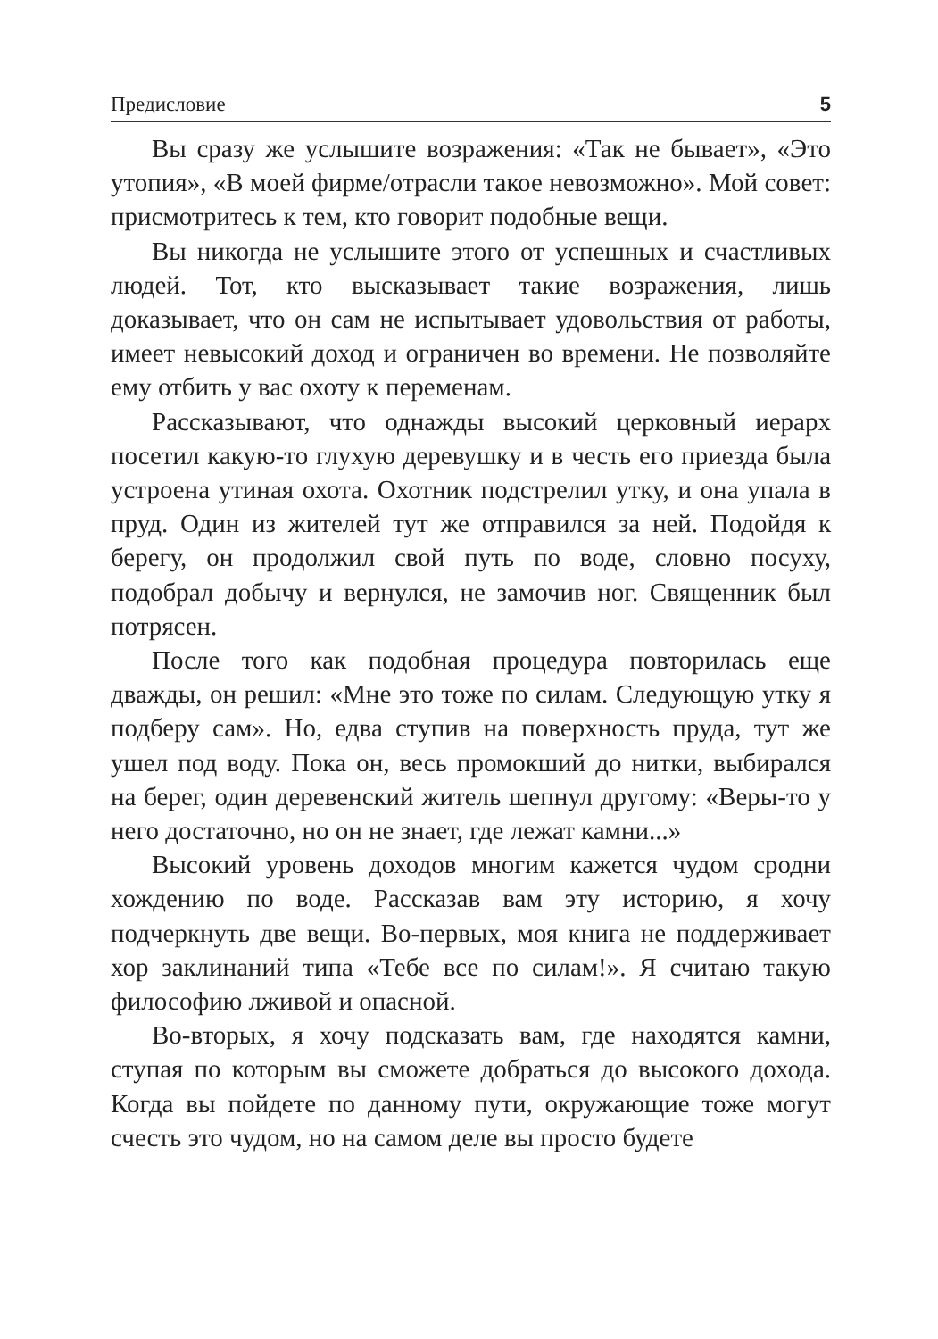Предисловие 5
Вы сразу же услышите возражения: «Так не бывает», «Это утопия», «В моей фирме/отрасли такое невозможно». Мой совет: присмотритесь к тем, кто говорит подобные вещи.
Вы никогда не услышите этого от успешных и счастливых людей. Тот, кто высказывает такие возражения, лишь доказывает, что он сам не испытывает удовольствия от работы, имеет невысокий доход и ограничен во времени. Не позволяйте ему отбить у вас охоту к переменам.
Рассказывают, что однажды высокий церковный иерарх посетил какую-то глухую деревушку и в честь его приезда была устроена утиная охота. Охотник подстрелил утку, и она упала в пруд. Один из жителей тут же отправился за ней. Подойдя к берегу, он продолжил свой путь по воде, словно посуху, подобрал добычу и вернулся, не замочив ног. Священник был потрясен.
После того как подобная процедура повторилась еще дважды, он решил: «Мне это тоже по силам. Следующую утку я подберу сам». Но, едва ступив на поверхность пруда, тут же ушел под воду. Пока он, весь промокший до нитки, выбирался на берег, один деревенский житель шепнул другому: «Веры-то у него достаточно, но он не знает, где лежат камни...»
Высокий уровень доходов многим кажется чудом сродни хождению по воде. Рассказав вам эту историю, я хочу подчеркнуть две вещи. Во-первых, моя книга не поддерживает хор заклинаний типа «Тебе все по силам!». Я считаю такую философию лживой и опасной.
Во-вторых, я хочу подсказать вам, где находятся камни, ступая по которым вы сможете добраться до высокого дохода. Когда вы пойдете по данному пути, окружающие тоже могут счесть это чудом, но на самом деле вы просто будете